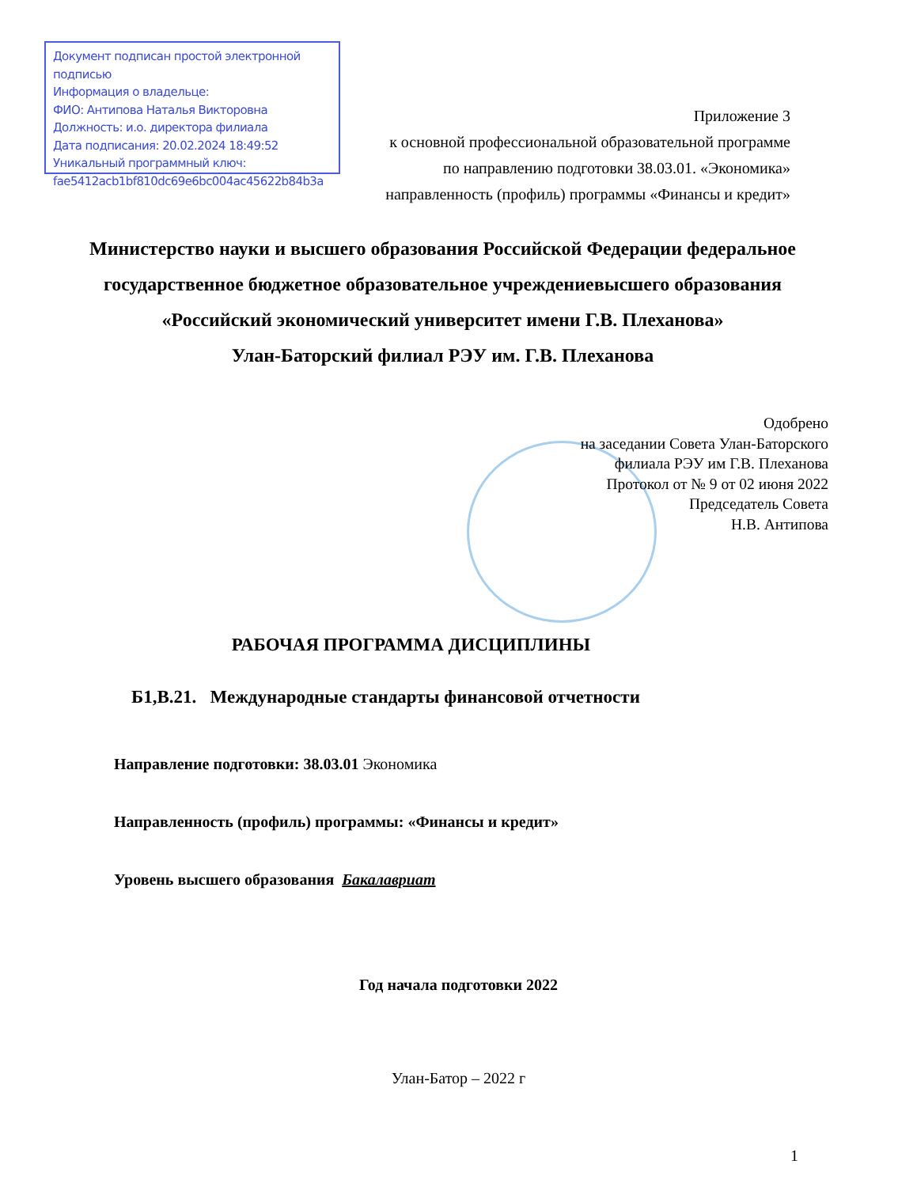Документ подписан простой электронной подписью
Информация о владельце:
ФИО: Антипова Наталья Викторовна
Должность: и.о. директора филиала
Дата подписания: 20.02.2024 18:49:52
Уникальный программный ключ:
fae5412acb1bf810dc69e6bc004ac45622b84b3a
Приложение 3
к основной профессиональной образовательной программе
по направлению подготовки 38.03.01. «Экономика»
направленность (профиль) программы «Финансы и кредит»
Министерство науки и высшего образования Российской Федерации федеральное государственное бюджетное образовательное учреждениевысшего образования
«Российский экономический университет имени Г.В. Плеханова»
Улан-Баторский филиал РЭУ им. Г.В. Плеханова
Одобрено
на заседании Совета Улан-Баторского
филиала РЭУ им Г.В. Плеханова
Протокол от № 9 от 02 июня 2022
Председатель Совета
Н.В. Антипова
РАБОЧАЯ ПРОГРАММА ДИСЦИПЛИНЫ
Б1,В.21. Международные стандарты финансовой отчетности
Направление подготовки: 38.03.01 Экономика
Направленность (профиль) программы: «Финансы и кредит»
Уровень высшего образования Бакалавриат
Год начала подготовки 2022
Улан-Батор – 2022 г
1